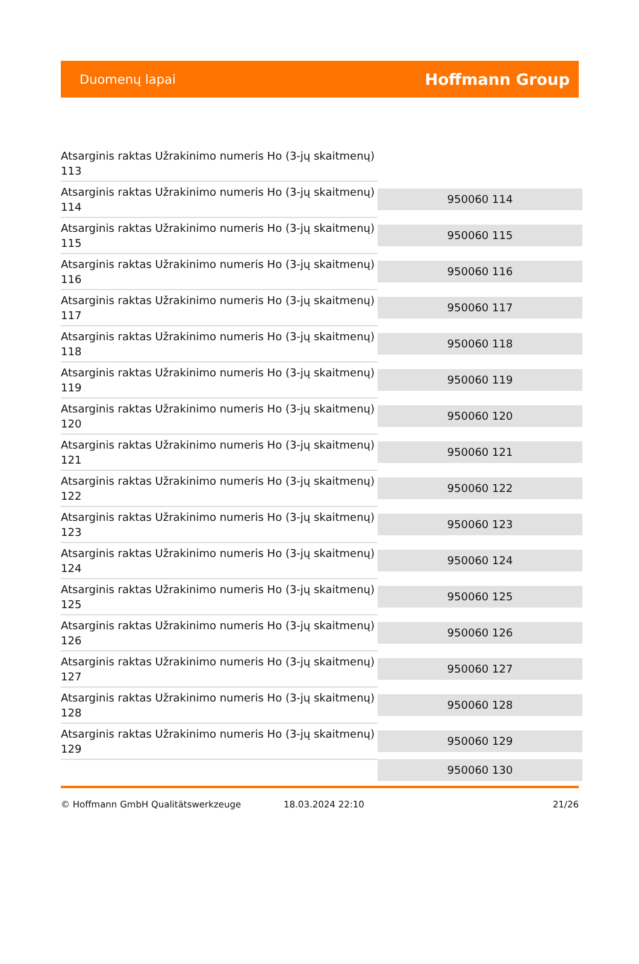Duomenų lapai
Hoffmann Group
| Atsarginis raktas Užrakinimo numeris Ho (3-jų skaitmenų) 113 | |
| Atsarginis raktas Užrakinimo numeris Ho (3-jų skaitmenų) 114 | 950060 114 |
| Atsarginis raktas Užrakinimo numeris Ho (3-jų skaitmenų) 115 | 950060 115 |
| Atsarginis raktas Užrakinimo numeris Ho (3-jų skaitmenų) 116 | 950060 116 |
| Atsarginis raktas Užrakinimo numeris Ho (3-jų skaitmenų) 117 | 950060 117 |
| Atsarginis raktas Užrakinimo numeris Ho (3-jų skaitmenų) 118 | 950060 118 |
| Atsarginis raktas Užrakinimo numeris Ho (3-jų skaitmenų) 119 | 950060 119 |
| Atsarginis raktas Užrakinimo numeris Ho (3-jų skaitmenų) 120 | 950060 120 |
| Atsarginis raktas Užrakinimo numeris Ho (3-jų skaitmenų) 121 | 950060 121 |
| Atsarginis raktas Užrakinimo numeris Ho (3-jų skaitmenų) 122 | 950060 122 |
| Atsarginis raktas Užrakinimo numeris Ho (3-jų skaitmenų) 123 | 950060 123 |
| Atsarginis raktas Užrakinimo numeris Ho (3-jų skaitmenų) 124 | 950060 124 |
| Atsarginis raktas Užrakinimo numeris Ho (3-jų skaitmenų) 125 | 950060 125 |
| Atsarginis raktas Užrakinimo numeris Ho (3-jų skaitmenų) 126 | 950060 126 |
| Atsarginis raktas Užrakinimo numeris Ho (3-jų skaitmenų) 127 | 950060 127 |
| Atsarginis raktas Užrakinimo numeris Ho (3-jų skaitmenų) 128 | 950060 128 |
| Atsarginis raktas Užrakinimo numeris Ho (3-jų skaitmenų) 129 | 950060 129 |
| | 950060 130 |
© Hoffmann GmbH Qualitätswerkzeuge 18.03.2024 22:10 21/26